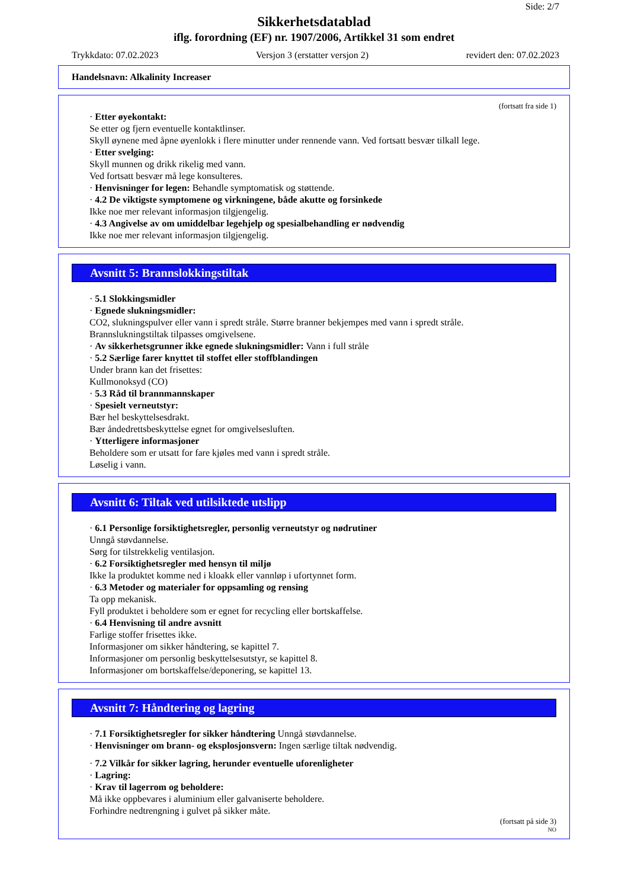Side: 2/7
Sikkerhetsdatablad
iflg. forordning (EF) nr. 1907/2006, Artikkel 31 som endret
Trykkdato: 07.02.2023 Versjon 3 (erstatter versjon 2) revidert den: 07.02.2023
Handelsnavn: Alkalinity Increaser
(fortsatt fra side 1)
· Etter øyekontakt:
Se etter og fjern eventuelle kontaktlinser.
Skyll øynene med åpne øyenlokk i flere minutter under rennende vann. Ved fortsatt besvær tilkall lege.
· Etter svelging:
Skyll munnen og drikk rikelig med vann.
Ved fortsatt besvær må lege konsulteres.
· Henvisninger for legen: Behandle symptomatisk og støttende.
· 4.2 De viktigste symptomene og virkningene, både akutte og forsinkede
Ikke noe mer relevant informasjon tilgjengelig.
· 4.3 Angivelse av om umiddelbar legehjelp og spesialbehandling er nødvendig
Ikke noe mer relevant informasjon tilgjengelig.
Avsnitt 5: Brannslokkingstiltak
· 5.1 Slokkingsmidler
· Egnede slukningsmidler:
CO2, slukningspulver eller vann i spredt stråle. Større branner bekjempes med vann i spredt stråle.
Brannslukningstiltak tilpasses omgivelsene.
· Av sikkerhetsgrunner ikke egnede slukningsmidler: Vann i full stråle
· 5.2 Særlige farer knyttet til stoffet eller stoffblandingen
Under brann kan det frisettes:
Kullmonoksyd (CO)
· 5.3 Råd til brannmannskaper
· Spesielt verneutstyr:
Bær hel beskyttelsesdrakt.
Bær åndedrettsbeskyttelse egnet for omgivelsesluften.
· Ytterligere informasjoner
Beholdere som er utsatt for fare kjøles med vann i spredt stråle.
Løselig i vann.
Avsnitt 6: Tiltak ved utilsiktede utslipp
· 6.1 Personlige forsiktighetsregler, personlig verneutstyr og nødrutiner
Unngå støvdannelse.
Sørg for tilstrekkelig ventilasjon.
· 6.2 Forsiktighetsregler med hensyn til miljø
Ikke la produktet komme ned i kloakk eller vannløp i ufortynnet form.
· 6.3 Metoder og materialer for oppsamling og rensing
Ta opp mekanisk.
Fyll produktet i beholdere som er egnet for recycling eller bortskaffelse.
· 6.4 Henvisning til andre avsnitt
Farlige stoffer frisettes ikke.
Informasjoner om sikker håndtering, se kapittel 7.
Informasjoner om personlig beskyttelsesutstyr, se kapittel 8.
Informasjoner om bortskaffelse/deponering, se kapittel 13.
Avsnitt 7: Håndtering og lagring
· 7.1 Forsiktighetsregler for sikker håndtering Unngå støvdannelse.
· Henvisninger om brann- og eksplosjonsvern: Ingen særlige tiltak nødvendig.
· 7.2 Vilkår for sikker lagring, herunder eventuelle uforenligheter
· Lagring:
· Krav til lagerrom og beholdere:
Må ikke oppbevares i aluminium eller galvaniserte beholdere.
Forhindre nedtrengning i gulvet på sikker måte.
(fortsatt på side 3)
NO